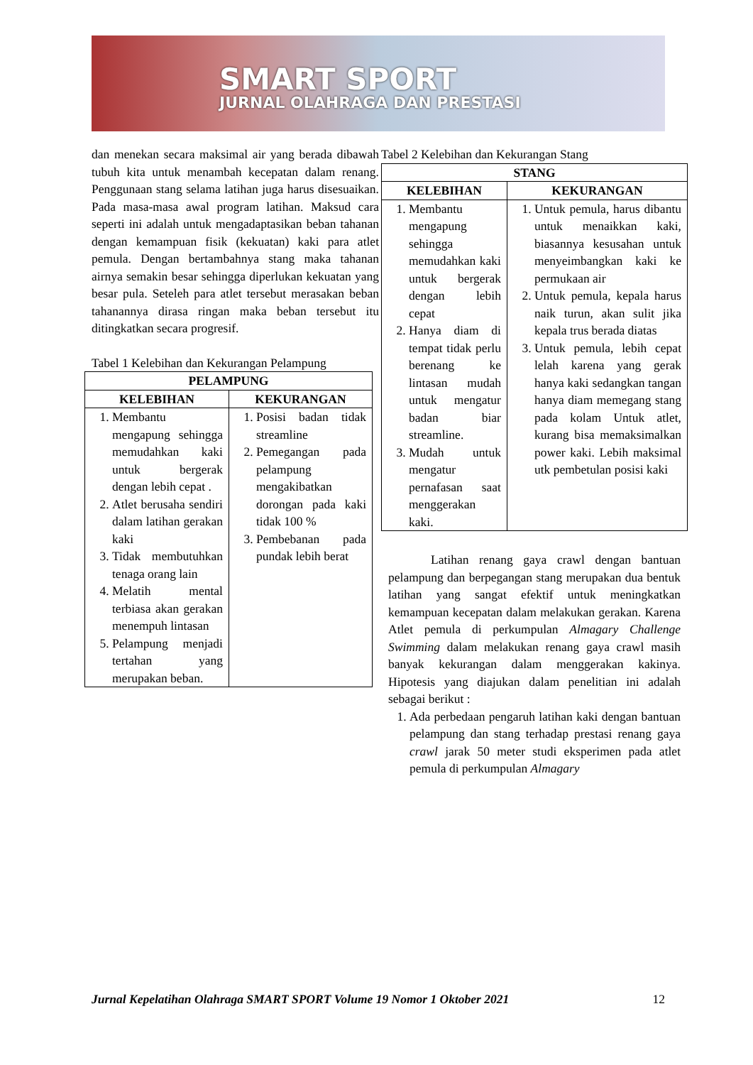SMART SPORT
JURNAL OLAHRAGA DAN PRESTASI
dan menekan secara maksimal air yang berada dibawah tubuh kita untuk menambah kecepatan dalam renang. Penggunaan stang selama latihan juga harus disesuaikan. Pada masa-masa awal program latihan. Maksud cara seperti ini adalah untuk mengadaptasikan beban tahanan dengan kemampuan fisik (kekuatan) kaki para atlet pemula. Dengan bertambahnya stang maka tahanan airnya semakin besar sehingga diperlukan kekuatan yang besar pula. Seteleh para atlet tersebut merasakan beban tahanannya dirasa ringan maka beban tersebut itu ditingkatkan secara progresif.
Tabel 1 Kelebihan dan Kekurangan Pelampung
| PELAMPUNG | |
| --- | --- |
| KELEBIHAN | KEKURANGAN |
| 1. Membantu mengapung sehingga memudahkan kaki untuk bergerak dengan lebih cepat . 2. Atlet berusaha sendiri dalam latihan gerakan kaki 3. Tidak membutuhkan tenaga orang lain 4. Melatih mental terbiasa akan gerakan menempuh lintasan 5. Pelampung menjadi tertahan yang merupakan beban. | 1. Posisi badan tidak streamline 2. Pemegangan pada pelampung mengakibatkan dorongan pada kaki tidak 100 % 3. Pembebanan pada pundak lebih berat |
Tabel 2 Kelebihan dan Kekurangan Stang
| STANG | |
| --- | --- |
| KELEBIHAN | KEKURANGAN |
| 1. Membantu mengapung sehingga memudahkan kaki untuk bergerak dengan lebih cepat 2. Hanya diam di tempat tidak perlu berenang ke lintasan mudah untuk mengatur badan biar streamline. 3. Mudah untuk mengatur pernafasan saat menggerakan kaki. | 1. Untuk pemula, harus dibantu untuk menaikkan kaki, biasannya kesusahan untuk menyeimbangkan kaki ke permukaan air 2. Untuk pemula, kepala harus naik turun, akan sulit jika kepala trus berada diatas 3. Untuk pemula, lebih cepat lelah karena yang gerak hanya kaki sedangkan tangan hanya diam memegang stang pada kolam Untuk atlet, kurang bisa memaksimalkan power kaki. Lebih maksimal utk pembetulan posisi kaki |
Latihan renang gaya crawl dengan bantuan pelampung dan berpegangan stang merupakan dua bentuk latihan yang sangat efektif untuk meningkatkan kemampuan kecepatan dalam melakukan gerakan. Karena Atlet pemula di perkumpulan Almagary Challenge Swimming dalam melakukan renang gaya crawl masih banyak kekurangan dalam menggerakan kakinya. Hipotesis yang diajukan dalam penelitian ini adalah sebagai berikut :
1. Ada perbedaan pengaruh latihan kaki dengan bantuan pelampung dan stang terhadap prestasi renang gaya crawl jarak 50 meter studi eksperimen pada atlet pemula di perkumpulan Almagary
Jurnal Kepelatihan Olahraga SMART SPORT Volume 19 Nomor 1 Oktober 2021 12